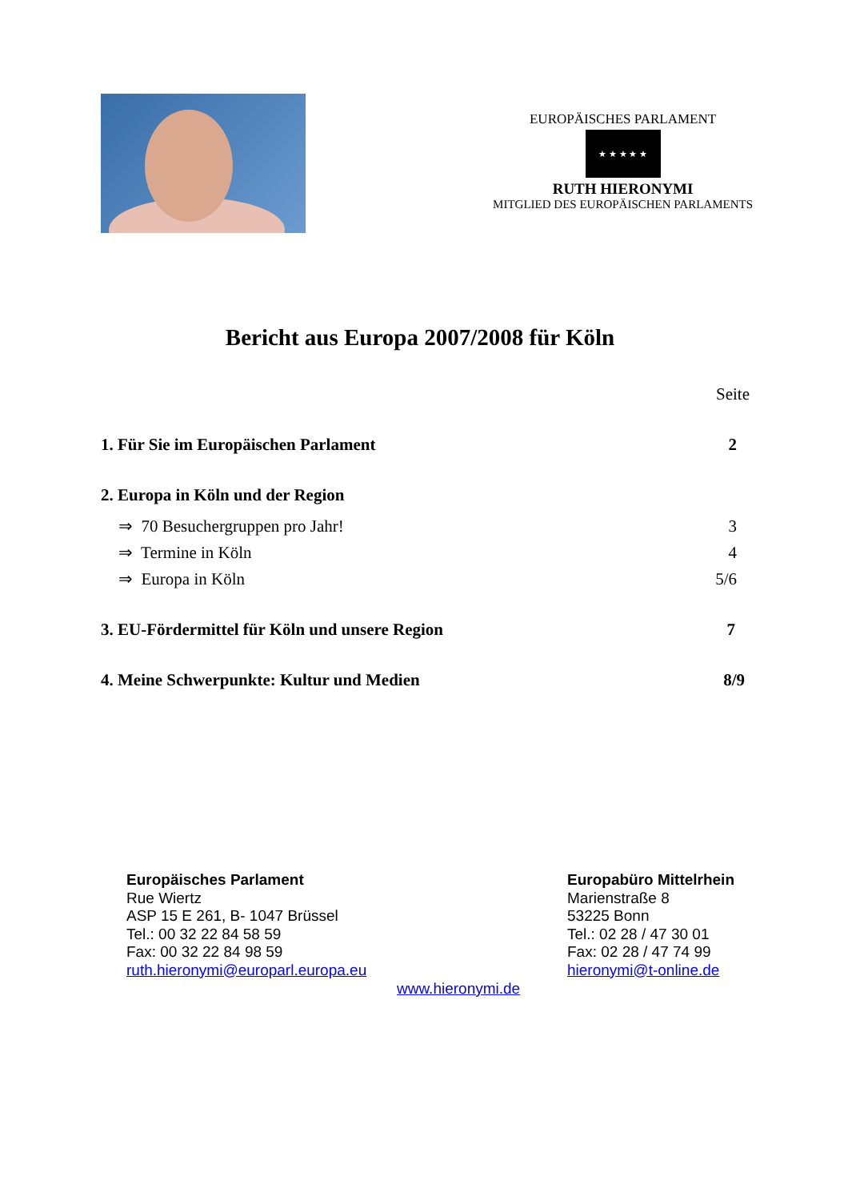EUROPÄISCHES PARLAMENT
★ ★ ★ ★ ★
RUTH HIERONYMI
MITGLIED DES EUROPÄISCHEN PARLAMENTS
Bericht aus Europa 2007/2008 für Köln
Seite
1. Für Sie im Europäischen Parlament 2
2. Europa in Köln und der Region
⇒ 70 Besuchergruppen pro Jahr! 3
⇒ Termine in Köln 4
⇒ Europa in Köln 5/6
3. EU-Fördermittel für Köln und unsere Region 7
4. Meine Schwerpunkte: Kultur und Medien 8/9
Europäisches Parlament
Rue Wiertz
ASP 15 E 261, B- 1047 Brüssel
Tel.: 00 32 22 84 58 59
Fax: 00 32 22 84 98 59
ruth.hieronymi@europarl.europa.eu
Europabüro Mittelrhein
Marienstraße 8
53225 Bonn
Tel.: 02 28 / 47 30 01
Fax: 02 28 / 47 74 99
hieronymi@t-online.de
www.hieronymi.de